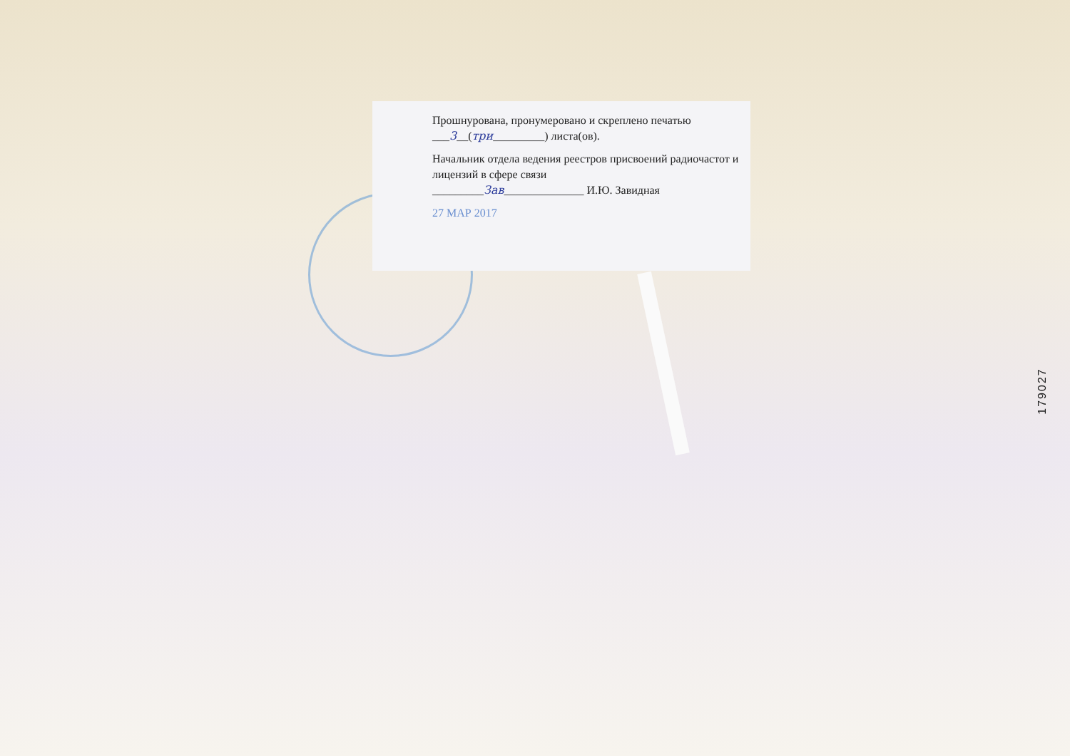Прошнурована, пронумеровано и скреплено печатью
___3__(три_________) листа(ов).
Начальник отдела ведения реестров присвоений радиочастот и лицензий в сфере связи
_________Зав______________ И.Ю. Завидная
27 МАР 2017
179027